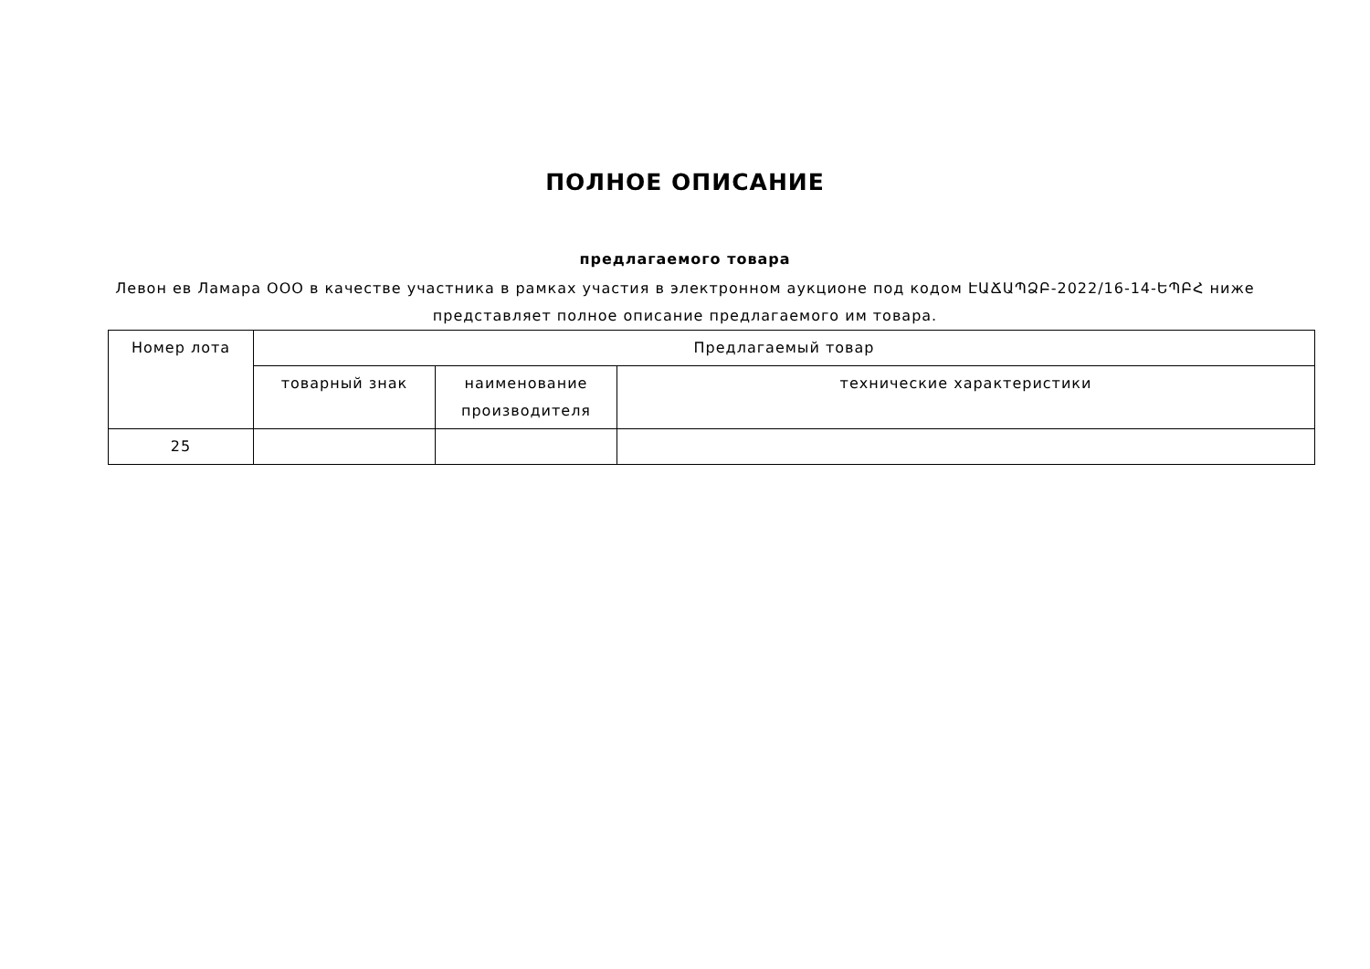ПОЛНОЕ ОПИСАНИЕ
предлагаемого товара
Левон ев Ламара ООО в качестве участника в рамках участия в электронном аукционе под кодом ԷԱՃԱՊՁԲ-2022/16-14-ԵՊԲՀ ниже представляет полное описание предлагаемого им товара.
| Номер лота | Предлагаемый товар | | |
| --- | --- | --- | --- |
| | товарный знак | наименование производителя | технические характеристики |
| 25 | | | |